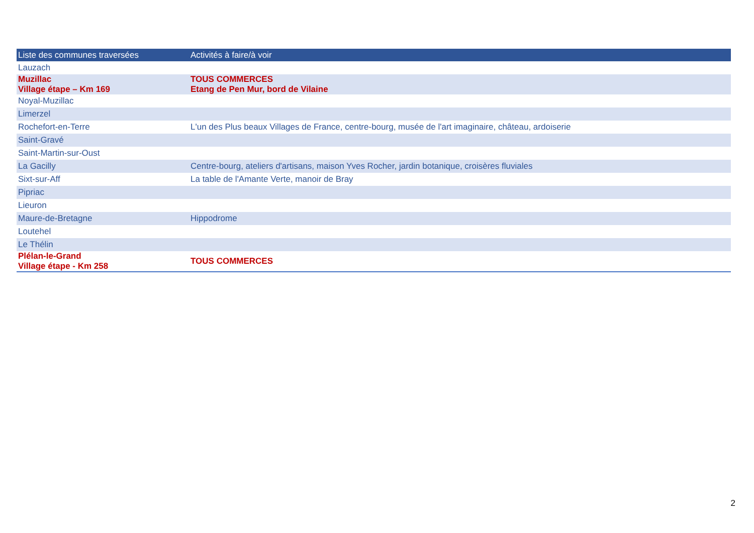| Liste des communes traversées | Activités à faire/à voir |
| --- | --- |
| Lauzach | |
| Muzillac Village étape – Km 169 | TOUS COMMERCES Etang de Pen Mur, bord de Vilaine |
| Noyal-Muzillac | |
| Limerzel | |
| Rochefort-en-Terre | L'un des Plus beaux Villages de France, centre-bourg, musée de l'art imaginaire, château, ardoiserie |
| Saint-Gravé | |
| Saint-Martin-sur-Oust | |
| La Gacilly | Centre-bourg, ateliers d'artisans, maison Yves Rocher, jardin botanique, croisères fluviales |
| Sixt-sur-Aff | La table de l'Amante Verte, manoir de Bray |
| Pipriac | |
| Lieuron | |
| Maure-de-Bretagne | Hippodrome |
| Loutehel | |
| Le Thélin | |
| Plélan-le-Grand Village étape - Km 258 | TOUS COMMERCES |
2